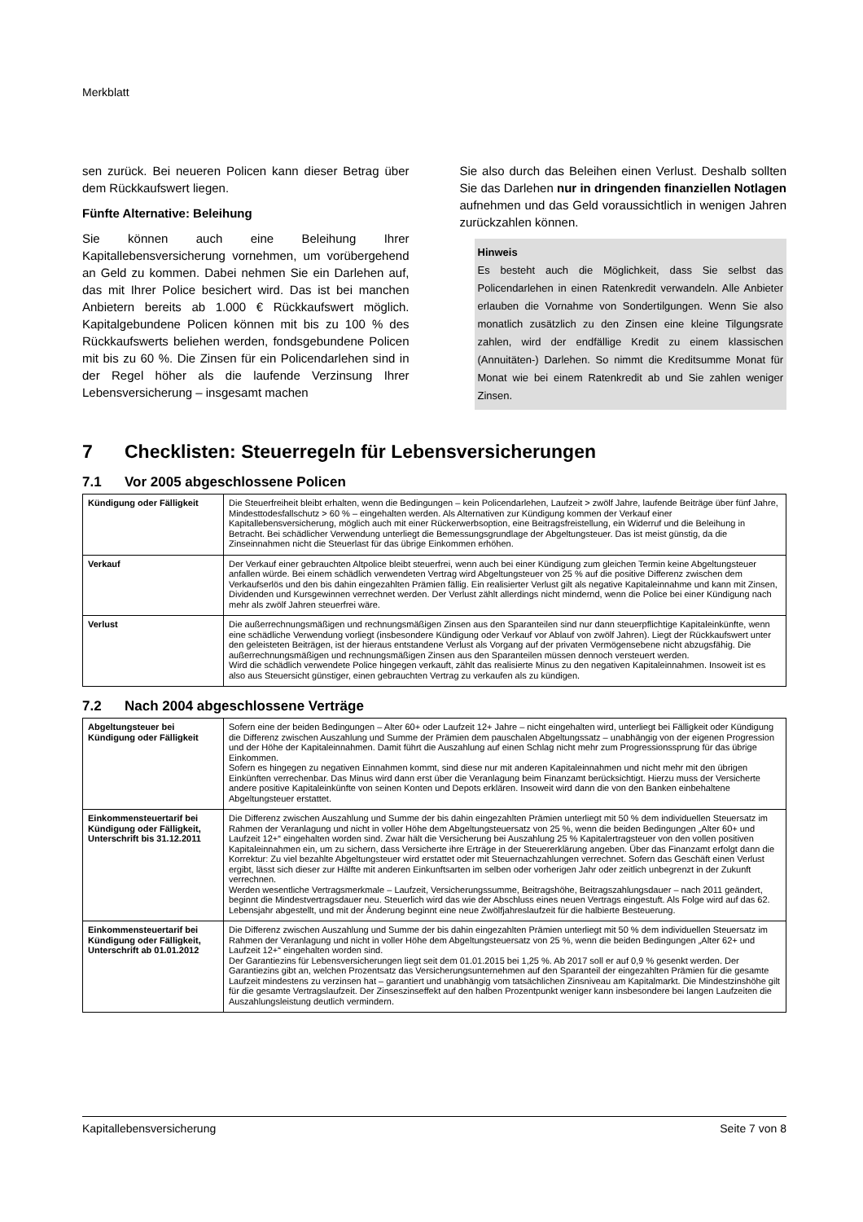Merkblatt
sen zurück. Bei neueren Policen kann dieser Betrag über dem Rückkaufswert liegen.
Fünfte Alternative: Beleihung
Sie können auch eine Beleihung Ihrer Kapitallebensversicherung vornehmen, um vorübergehend an Geld zu kommen. Dabei nehmen Sie ein Darlehen auf, das mit Ihrer Police besichert wird. Das ist bei manchen Anbietern bereits ab 1.000 € Rückkaufswert möglich. Kapitalgebundene Policen können mit bis zu 100 % des Rückkaufswerts beliehen werden, fondsgebundene Policen mit bis zu 60 %. Die Zinsen für ein Policendarlehen sind in der Regel höher als die laufende Verzinsung Ihrer Lebensversicherung – insgesamt machen
Sie also durch das Beleihen einen Verlust. Deshalb sollten Sie das Darlehen nur in dringenden finanziellen Notlagen aufnehmen und das Geld voraussichtlich in wenigen Jahren zurückzahlen können.
Hinweis
Es besteht auch die Möglichkeit, dass Sie selbst das Policendarlehen in einen Ratenkredit verwandeln. Alle Anbieter erlauben die Vornahme von Sondertilgungen. Wenn Sie also monatlich zusätzlich zu den Zinsen eine kleine Tilgungsrate zahlen, wird der endfällige Kredit zu einem klassischen (Annuitäten-) Darlehen. So nimmt die Kreditsumme Monat für Monat wie bei einem Ratenkredit ab und Sie zahlen weniger Zinsen.
7 Checklisten: Steuerregeln für Lebensversicherungen
7.1 Vor 2005 abgeschlossene Policen
| Kündigung oder Fälligkeit | Die Steuerfreiheit bleibt erhalten, wenn die Bedingungen – kein Policendarlehen, Laufzeit > zwölf Jahre, laufende Beiträge über fünf Jahre, Mindesttodesfallschutz > 60 % – eingehalten werden. Als Alternativen zur Kündigung kommen der Verkauf einer Kapitallebensversicherung, möglich auch mit einer Rückerwerbsoption, eine Beitragsfreistellung, ein Widerruf und die Beleihung in Betracht. Bei schädlicher Verwendung unterliegt die Bemessungsgrundlage der Abgeltungsteuer. Das ist meist günstig, da die Zinseinnahmen nicht die Steuerlast für das übrige Einkommen erhöhen. |
| Verkauf | Der Verkauf einer gebrauchten Altpolice bleibt steuerfrei, wenn auch bei einer Kündigung zum gleichen Termin keine Abgeltungsteuer anfallen würde. Bei einem schädlich verwendeten Vertrag wird Abgeltungsteuer von 25 % auf die positive Differenz zwischen dem Verkaufserlös und den bis dahin eingezahlten Prämien fällig. Ein realisierter Verlust gilt als negative Kapitaleinnahme und kann mit Zinsen, Dividenden und Kursgewinnen verrechnet werden. Der Verlust zählt allerdings nicht mindernd, wenn die Police bei einer Kündigung nach mehr als zwölf Jahren steuerfrei wäre. |
| Verlust | Die außerrechnungsmäßigen und rechnungsmäßigen Zinsen aus den Sparanteilen sind nur dann steuerpflichtige Kapitaleinkünfte, wenn eine schädliche Verwendung vorliegt (insbesondere Kündigung oder Verkauf vor Ablauf von zwölf Jahren). Liegt der Rückkaufswert unter den geleisteten Beiträgen, ist der hieraus entstandene Verlust als Vorgang auf der privaten Vermögensebene nicht abzugsfähig. Die außerrechnungsmäßigen und rechnungsmäßigen Zinsen aus den Sparanteilen müssen dennoch versteuert werden. Wird die schädlich verwendete Police hingegen verkauft, zählt das realisierte Minus zu den negativen Kapitaleinnahmen. Insoweit ist es also aus Steuersicht günstiger, einen gebrauchten Vertrag zu verkaufen als zu kündigen. |
7.2 Nach 2004 abgeschlossene Verträge
| Abgeltungsteuer bei Kündigung oder Fälligkeit | Sofern eine der beiden Bedingungen – Alter 60+ oder Laufzeit 12+ Jahre – nicht eingehalten wird, unterliegt bei Fälligkeit oder Kündigung die Differenz zwischen Auszahlung und Summe der Prämien dem pauschalen Abgeltungssatz – unabhängig von der eigenen Progression und der Höhe der Kapitaleinnahmen. Damit führt die Auszahlung auf einen Schlag nicht mehr zum Progressionssprung für das übrige Einkommen. Sofern es hingegen zu negativen Einnahmen kommt, sind diese nur mit anderen Kapitaleinnahmen und nicht mehr mit den übrigen Einkünften verrechenbar. Das Minus wird dann erst über die Veranlagung beim Finanzamt berücksichtigt. Hierzu muss der Versicherte andere positive Kapitaleinkünfte von seinen Konten und Depots erklären. Insoweit wird dann die von den Banken einbehaltene Abgeltungsteuer erstattet. |
| Einkommensteuertarif bei Kündigung oder Fälligkeit, Unterschrift bis 31.12.2011 | Die Differenz zwischen Auszahlung und Summe der bis dahin eingezahlten Prämien unterliegt mit 50 % dem individuellen Steuersatz im Rahmen der Veranlagung und nicht in voller Höhe dem Abgeltungsteuersatz von 25 %, wenn die beiden Bedingungen „Alter 60+ und Laufzeit 12+“ eingehalten worden sind. Zwar hält die Versicherung bei Auszahlung 25 % Kapitalertragsteuer von den vollen positiven Kapitaleinnahmen ein, um zu sichern, dass Versicherte ihre Erträge in der Steuererklärung angeben. Über das Finanzamt erfolgt dann die Korrektur: Zu viel bezahlte Abgeltungsteuer wird erstattet oder mit Steuernachzahlungen verrechnet. Sofern das Geschäft einen Verlust ergibt, lässt sich dieser zur Hälfte mit anderen Einkunftsarten im selben oder vorherigen Jahr oder zeitlich unbegrenzt in der Zukunft verrechnen. Werden wesentliche Vertragsmerkmale – Laufzeit, Versicherungssumme, Beitragshöhe, Beitragszahlungsdauer – nach 2011 geändert, beginnt die Mindestvertragsdauer neu. Steuerlich wird das wie der Abschluss eines neuen Vertrags eingestuft. Als Folge wird auf das 62. Lebensjahr abgestellt, und mit der Änderung beginnt eine neue Zwölfjahreslaufzeit für die halbierte Besteuerung. |
| Einkommensteuertarif bei Kündigung oder Fälligkeit, Unterschrift ab 01.01.2012 | Die Differenz zwischen Auszahlung und Summe der bis dahin eingezahlten Prämien unterliegt mit 50 % dem individuellen Steuersatz im Rahmen der Veranlagung und nicht in voller Höhe dem Abgeltungsteuersatz von 25 %, wenn die beiden Bedingungen „Alter 62+ und Laufzeit 12+“ eingehalten worden sind. Der Garantiezins für Lebensversicherungen liegt seit dem 01.01.2015 bei 1,25 %. Ab 2017 soll er auf 0,9 % gesenkt werden. Der Garantiezins gibt an, welchen Prozentsatz das Versicherungsunternehmen auf den Sparanteil der eingezahlten Prämien für die gesamte Laufzeit mindestens zu verzinsen hat – garantiert und unabhängig vom tatsächlichen Zinsniveau am Kapitalmarkt. Die Mindestzinshöhe gilt für die gesamte Vertragslaufzeit. Der Zinseszinseffekt auf den halben Prozentpunkt weniger kann insbesondere bei langen Laufzeiten die Auszahlungsleistung deutlich vermindern. |
Kapitallebensversicherung Seite 7 von 8